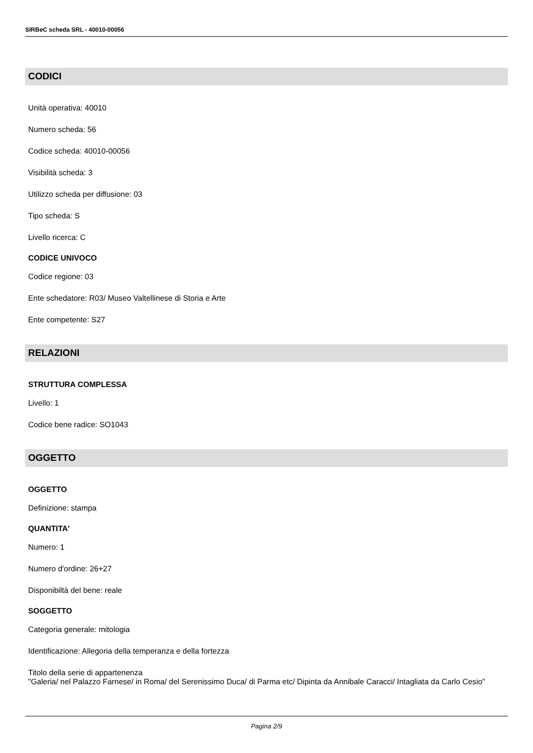SIRBeC scheda SRL - 40010-00056
CODICI
Unità operativa: 40010
Numero scheda: 56
Codice scheda: 40010-00056
Visibilità scheda: 3
Utilizzo scheda per diffusione: 03
Tipo scheda: S
Livello ricerca: C
CODICE UNIVOCO
Codice regione: 03
Ente schedatore: R03/ Museo Valtellinese di Storia e Arte
Ente competente: S27
RELAZIONI
STRUTTURA COMPLESSA
Livello: 1
Codice bene radice: SO1043
OGGETTO
OGGETTO
Definizione: stampa
QUANTITA'
Numero: 1
Numero d'ordine: 26+27
Disponibiltà del bene: reale
SOGGETTO
Categoria generale: mitologia
Identificazione: Allegoria della temperanza e della fortezza
Titolo della serie di appartenenza
"Galeria/ nel Palazzo Farnese/ in Roma/ del Serenissimo Duca/ di Parma etc/ Dipinta da Annibale Caracci/ Intagliata da Carlo Cesio"
Pagina 2/9